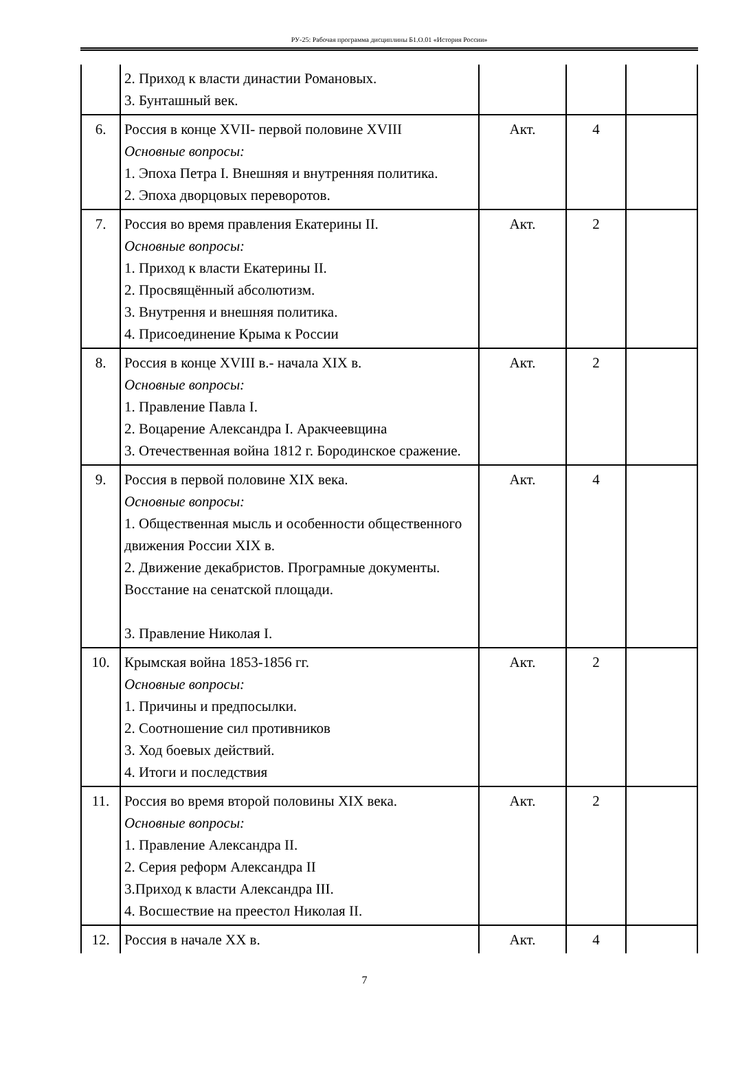РУ-25: Рабочая программа дисциплины Б1.О.01 «История России»
| | 2. Приход к власти династии Романовых. 3. Бунташный век. | | | |
| 6. | Россия в конце XVII- первой половине XVIII Основные вопросы: 1. Эпоха Петра I. Внешняя и внутренняя политика. 2. Эпоха дворцовых переворотов. | Акт. | 4 | |
| 7. | Россия во время правления Екатерины II. Основные вопросы: 1. Приход к власти Екатерины II. 2. Просвящённый абсолютизм. 3. Внутрення и внешняя политика. 4. Присоединение Крыма к России | Акт. | 2 | |
| 8. | Россия в конце XVIII в.- начала XIX в. Основные вопросы: 1. Правление Павла I. 2. Воцарение Александра I. Аракчеевщина 3. Отечественная война 1812 г. Бородинское сражение. | Акт. | 2 | |
| 9. | Россия в первой половине XIX века. Основные вопросы: 1. Общественная мысль и особенности общественного движения России XIX в. 2. Движение декабристов. Програмные документы. Восстание на сенатской площади. 3. Правление Николая I. | Акт. | 4 | |
| 10. | Крымская война 1853-1856 гг. Основные вопросы: 1. Причины и предпосылки. 2. Соотношение сил противников 3. Ход боевых действий. 4. Итоги и последствия | Акт. | 2 | |
| 11. | Россия во время второй половины XIX века. Основные вопросы: 1. Правление Александра II. 2. Серия реформ Александра II 3.Приход к власти Александра III. 4. Восшествие на преестол Николая II. | Акт. | 2 | |
| 12. | Россия в начале XX в. | Акт. | 4 | |
7